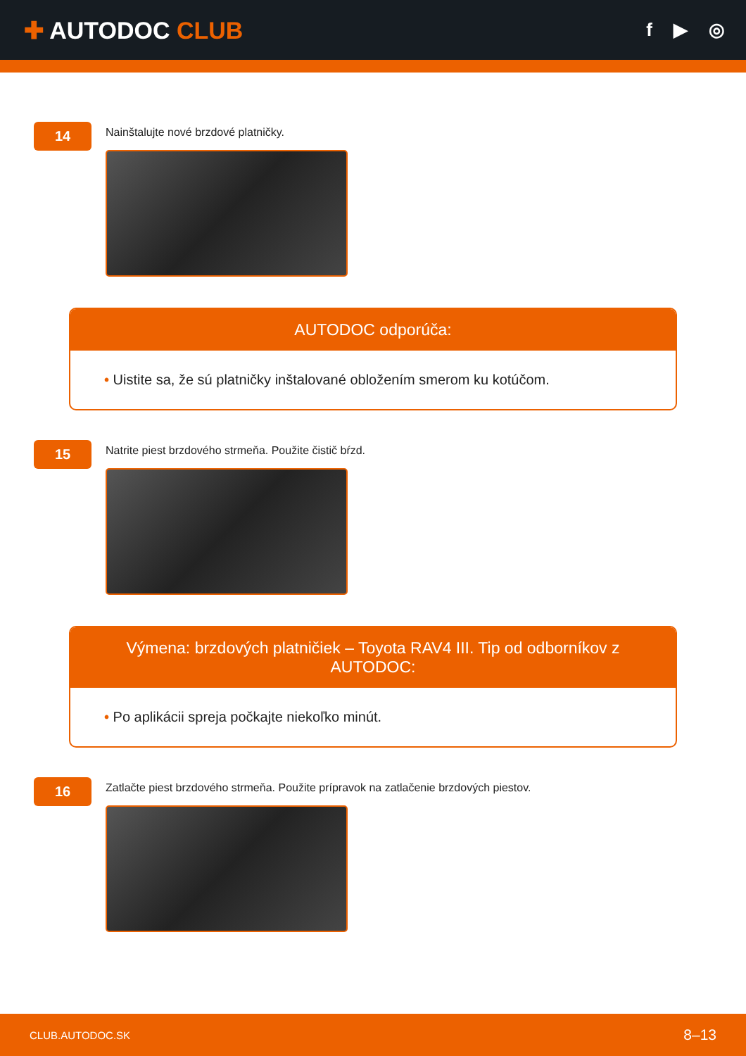✚ AUTODOC CLUB
f ▶ ◎
14
Nainštalujte nové brzdové platničky.
AUTODOC odporúča:
• Uistite sa, že sú platničky inštalované obložením smerom ku kotúčom.
15
Natrite piest brzdového strmeňa. Použite čistič bŕzd.
Výmena: brzdových platničiek – Toyota RAV4 III. Tip od odborníkov z AUTODOC:
• Po aplikácii spreja počkajte niekoľko minút.
16
Zatlačte piest brzdového strmeňa. Použite prípravok na zatlačenie brzdových piestov.
CLUB.AUTODOC.SK 8–13